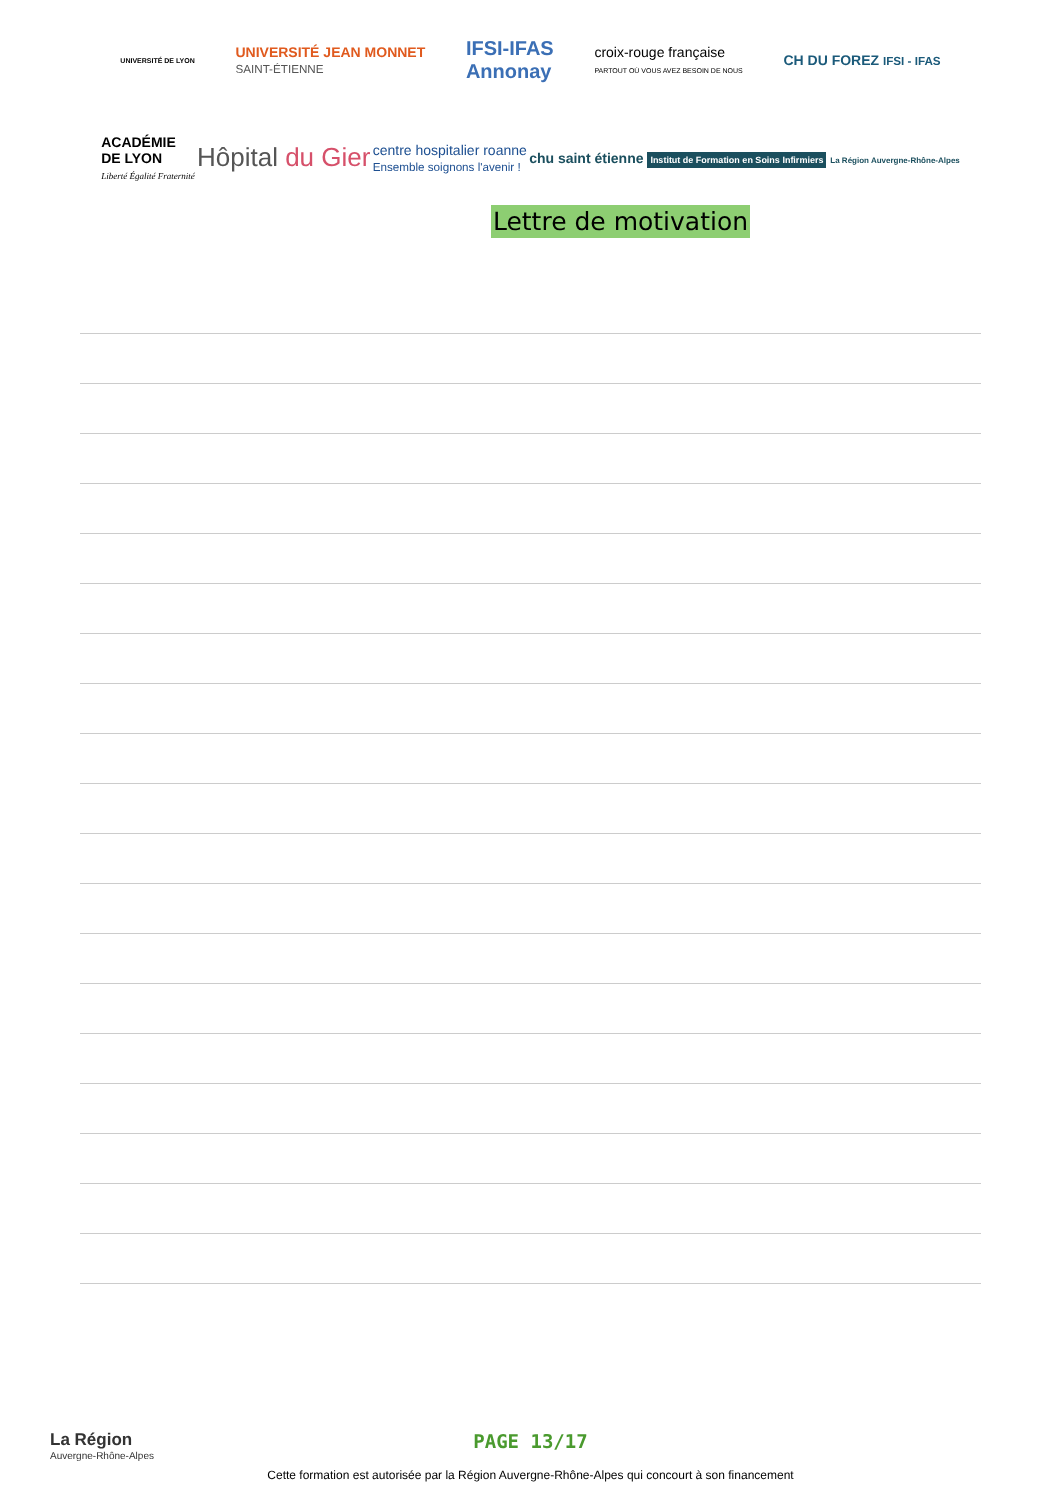UNIVERSITÉ DE LYON
UNIVERSITÉ JEAN MONNET
SAINT-ÉTIENNE
IFSI-IFAS
Annonay
croix-rouge française
PARTOUT OÙ VOUS AVEZ BESOIN DE NOUS
CH DU FOREZ IFSI - IFAS
ACADÉMIE
DE LYON
Liberté Égalité Fraternité
Hôpital du Gier
centre hospitalier roanne
Ensemble soignons l'avenir !
chu saint étienne Institut de Formation en Soins Infirmiers La Région Auvergne-Rhône-Alpes
Lettre de motivation
La Région
Auvergne-Rhône-Alpes
PAGE 13/17
Cette formation est autorisée par la Région Auvergne-Rhône-Alpes qui concourt à son financement